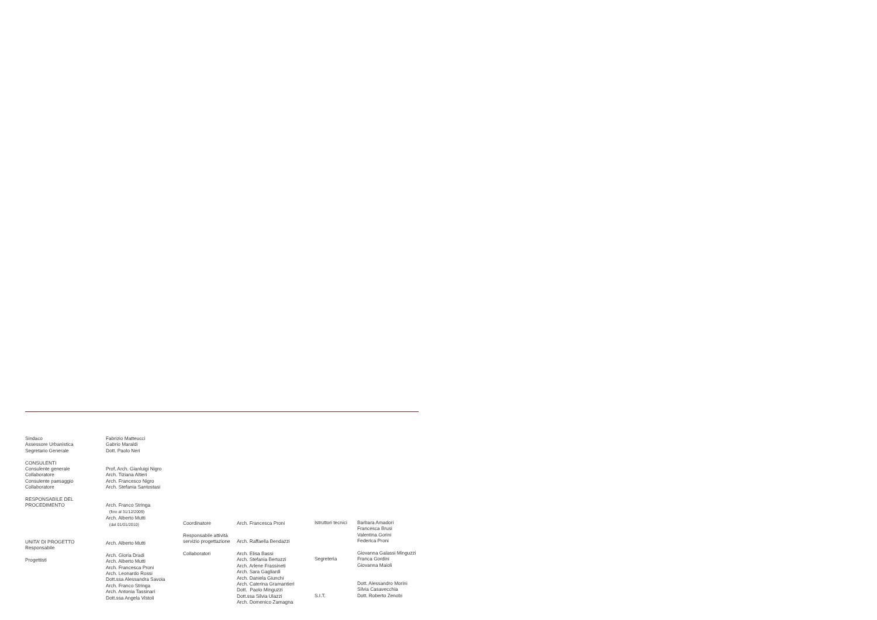Sindaco Assessore Urbanistica Segretario Generale CONSULENTI Consulente generale Collaboratore Consulente paesaggio Collaboratore RESPONSABILE DEL PROCEDIMENTO UNITA’ DI PROGETTO Responsabile Progettisti
Fabrizio Matteucci Gabrio Maraldi Dott. Paolo Neri Prof. Arch. Gianluigi Nigro Arch. Tiziana Altieri Arch. Francesco Nigro Arch. Stefania Santostasi Arch. Franco Stringa (fino al 31/12/2009) Arch. Alberto Mutti (dal 01/01/2010) Arch. Alberto Mutti Arch. Gloria Dradi Arch. Alberto Mutti Arch. Francesca Proni Arch. Leonardo Rossi Dott.ssa Alessandra Savoia Arch. Franco Stringa Arch. Antonia Tassinari Dott.ssa Angela Vistoli
Coordinatore Responsabile attività servizio progettazione Collaboratori
Arch. Francesca Proni Arch. Raffaella Bendazzi Arch. Elisa Bassi Arch. Stefania Bertozzi Arch. Arlene Frassineti Arch. Sara Gagliardi Arch. Daniela Giunchi Arch. Caterina Gramantieri Dott. Paolo Minguzzi Dott.ssa Silvia Ulazzi Arch. Domenico Zamagna
Istruttori tecnici Segreteria S.I.T.
Barbara Amadori Francesca Brusi Valentina Gorini Federica Proni Giovanna Galassi Minguzzi Franca Gordini Giovanna Maioli Dott. Alessandro Morini Silvia Casavecchia Dott. Roberto Zenobi